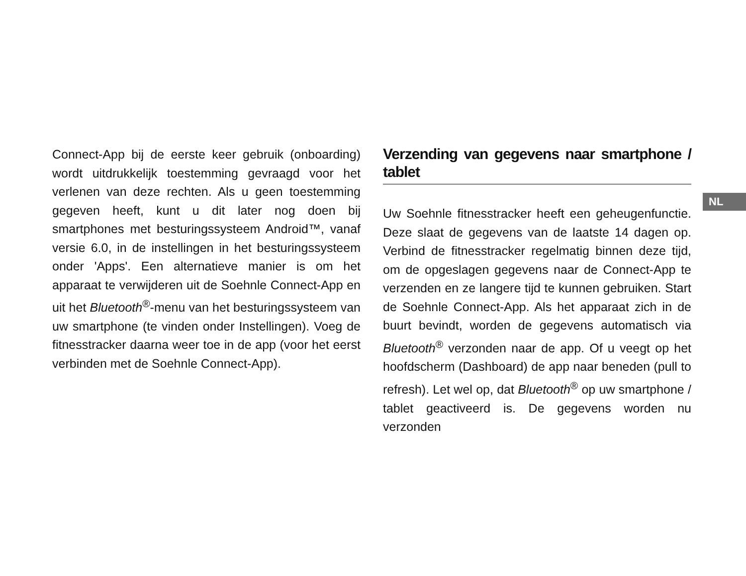Connect-App bij de eerste keer gebruik (onboarding) wordt uitdrukkelijk toestemming gevraagd voor het verlenen van deze rechten. Als u geen toestemming gegeven heeft, kunt u dit later nog doen bij smartphones met besturingssysteem Android™, vanaf versie 6.0, in de instellingen in het besturingssysteem onder 'Apps'. Een alternatieve manier is om het apparaat te verwijderen uit de Soehnle Connect-App en uit het Bluetooth<sup>®</sup>-menu van het besturingssysteem van uw smartphone (te vinden onder Instellingen). Voeg de fitnesstracker daarna weer toe in de app (voor het eerst verbinden met de Soehnle Connect-App).
Verzending van gegevens naar smartphone / tablet
Uw Soehnle fitnesstracker heeft een geheugenfunctie. Deze slaat de gegevens van de laatste 14 dagen op. Verbind de fitnesstracker regelmatig binnen deze tijd, om de opgeslagen gegevens naar de Connect-App te verzenden en ze langere tijd te kunnen gebruiken. Start de Soehnle Connect-App. Als het apparaat zich in de buurt bevindt, worden de gegevens automatisch via Bluetooth<sup>®</sup> verzonden naar de app. Of u veegt op het hoofdscherm (Dashboard) de app naar beneden (pull to refresh). Let wel op, dat Bluetooth<sup>®</sup> op uw smartphone / tablet geactiveerd is. De gegevens worden nu verzonden
NL